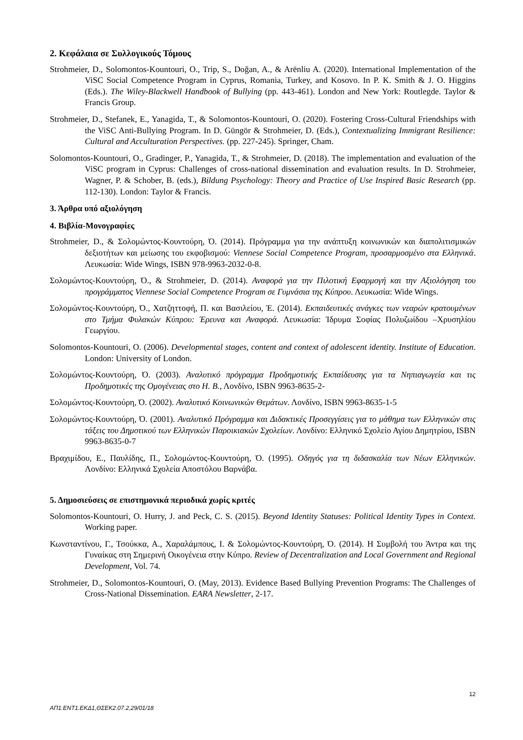2. Κεφάλαια σε Συλλογικούς Τόμους
Strohmeier, D., Solomontos-Kountouri, O., Trip, S., Doğan, A., & Arënliu A. (2020). International Implementation of the ViSC Social Competence Program in Cyprus, Romania, Turkey, and Kosovo. In P. K. Smith & J. O. Higgins (Eds.). The Wiley-Blackwell Handbook of Bullying (pp. 443-461). London and New York: Routlegde. Taylor & Francis Group.
Strohmeier, D., Stefanek, E., Yanagida, T., & Solomontos-Kountouri, O. (2020). Fostering Cross-Cultural Friendships with the ViSC Anti-Bullying Program. In D. Güngör & Strohmeier, D. (Eds.), Contextualizing Immigrant Resilience: Cultural and Acculturation Perspectives. (pp. 227-245). Springer, Cham.
Solomontos-Kountouri, O., Gradinger, P., Yanagida, T., & Strohmeier, D. (2018). The implementation and evaluation of the ViSC program in Cyprus: Challenges of cross-national dissemination and evaluation results. In D. Strohmeier, Wagner, P. & Schober, B. (eds.), Bildung Psychology: Theory and Practice of Use Inspired Basic Research (pp. 112-130). London: Taylor & Francis.
3. Άρθρα υπό αξιολόγηση
4. Βιβλία-Μονογραφίες
Strohmeier, D., & Σολομώντος-Κουντούρη, Ό. (2014). Πρόγραμμα για την ανάπτυξη κοινωνικών και διαπολιτισμικών δεξιοτήτων και μείωσης του εκφοβισμού: Viennese Social Competence Program, προσαρμοσμένο στα Ελληνικά. Λευκωσία: Wide Wings, ISBN 978-9963-2032-0-8.
Σολομώντος-Κουντούρη, Ό., & Strohmeier, D. (2014). Αναφορά για την Πιλοτική Εφαρμογή και την Αξιολόγηση του προγράμματος Viennese Social Competence Program σε Γυμνάσια της Κύπρου. Λευκωσία: Wide Wings.
Σολομώντος-Κουντούρη, Ό., Χατζηττοφή, Π. και Βασιλείου, Έ. (2014). Εκπαιδευτικές ανάγκες των νεαρών κρατουμένων στο Τμήμα Φυλακών Κύπρου: Έρευνα και Αναφορά. Λευκωσία: Ίδρυμα Σοφίας Πολυζωίδου –Χρυσηλίου Γεωργίου.
Solomontos-Kountouri, O. (2006). Developmental stages, content and context of adolescent identity. Institute of Education. London: University of London.
Σολομώντος-Κουντούρη, Ό. (2003). Αναλυτικό πρόγραμμα Προδημοτικής Εκπαίδευσης για τα Νηπιαγωγεία και τις Προδημοτικές της Ομογένειας στο Η. Β., Λονδίνο, ISBN 9963-8635-2-
Σολομώντος-Κουντούρη, Ό. (2002). Αναλυτικό Κοινωνικών Θεμάτων. Λονδίνο, ISBN 9963-8635-1-5
Σολομώντος-Κουντούρη, Ό. (2001). Αναλυτικό Πρόγραμμα και Διδακτικές Προσεγγίσεις για το μάθημα των Ελληνικών στις τάξεις του Δημοτικού των Ελληνικών Παροικιακών Σχολείων. Λονδίνο: Ελληνικό Σχολείο Αγίου Δημητρίου, ISBN 9963-8635-0-7
Βραχιμίδου, Ε., Παυλίδης, Π., Σολομώντος-Κουντούρη, Ό. (1995). Οδηγός για τη διδασκαλία των Νέων Ελληνικών. Λονδίνο: Ελληνικά Σχολεία Αποστόλου Βαρνάβα.
5. Δημοσιεύσεις σε επιστημονικά περιοδικά χωρίς κριτές
Solomontos-Kountouri, O. Hurry, J. and Peck, C. S. (2015). Beyond Identity Statuses: Political Identity Types in Context. Working paper.
Κωνσταντίνου, Γ., Τσούκκα, Α., Χαραλάμπους, Ι. & Σολομώντος-Κουντούρη, Ό. (2014). Η Συμβολή του Άντρα και της Γυναίκας στη Σημερινή Οικογένεια στην Κύπρο. Review of Decentralization and Local Government and Regional Development, Vol. 74.
Strohmeier, D., Solomontos-Kountouri, O. (May, 2013). Evidence Based Bullying Prevention Programs: The Challenges of Cross-National Dissemination. EARA Newsletter, 2-17.
12
ΑΠ1.ΕΝΤ1.ΕΚΔ1,ΘΣΕΚ2.07.2,29/01/18